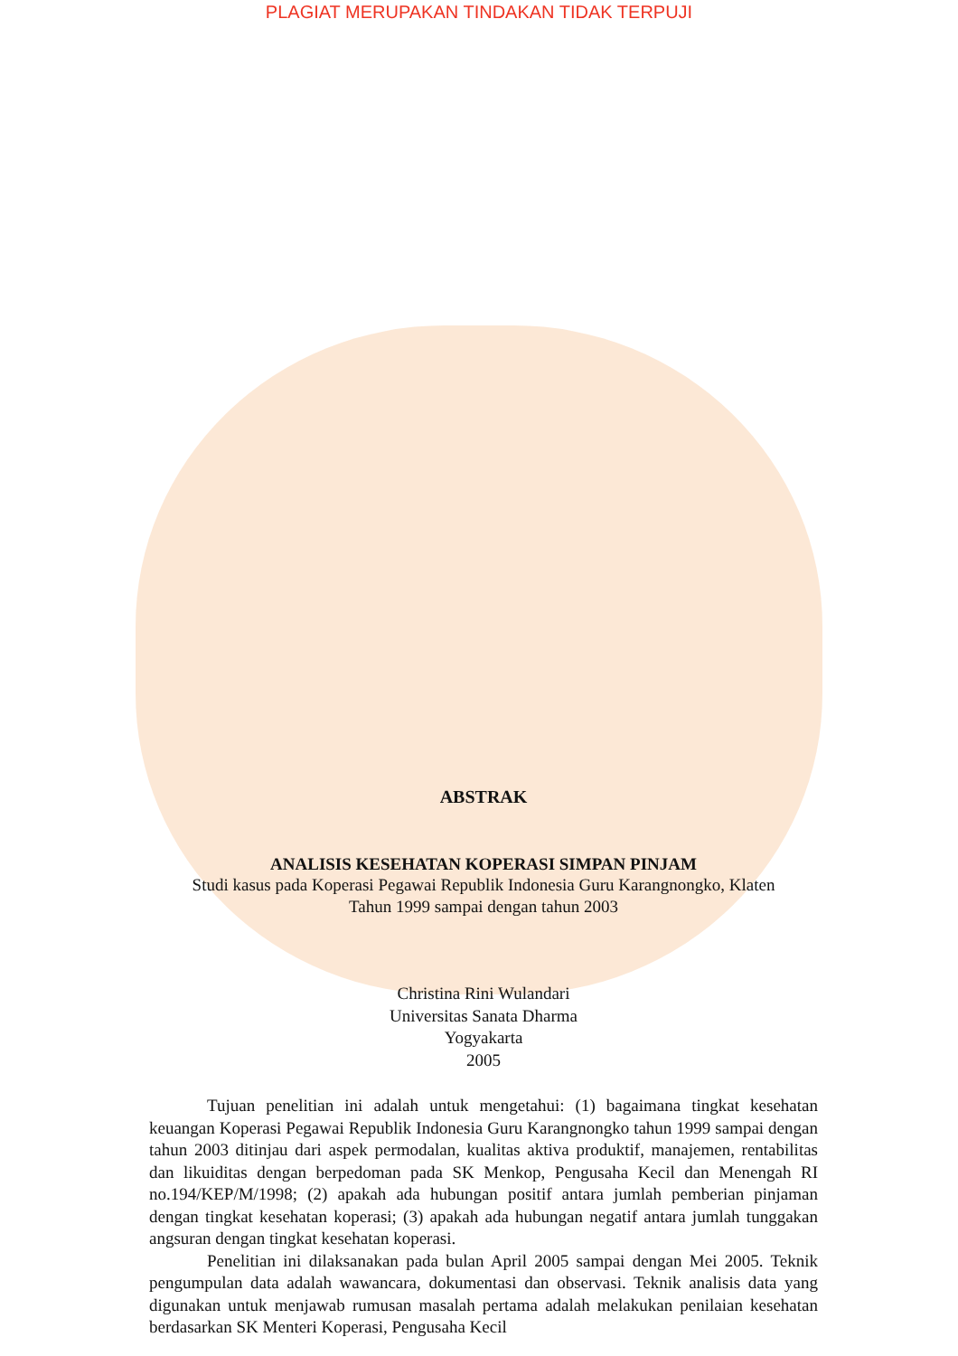PLAGIAT MERUPAKAN TINDAKAN TIDAK TERPUJI
ABSTRAK
ANALISIS KESEHATAN KOPERASI SIMPAN PINJAM
Studi kasus pada Koperasi Pegawai Republik Indonesia Guru Karangnongko, Klaten
Tahun 1999 sampai dengan tahun 2003
Christina Rini Wulandari
Universitas Sanata Dharma
Yogyakarta
2005
Tujuan penelitian ini adalah untuk mengetahui: (1) bagaimana tingkat kesehatan keuangan Koperasi Pegawai Republik Indonesia Guru Karangnongko tahun 1999 sampai dengan tahun 2003 ditinjau dari aspek permodalan, kualitas aktiva produktif, manajemen, rentabilitas dan likuiditas dengan berpedoman pada SK Menkop, Pengusaha Kecil dan Menengah RI no.194/KEP/M/1998; (2) apakah ada hubungan positif antara jumlah pemberian pinjaman dengan tingkat kesehatan koperasi; (3) apakah ada hubungan negatif antara jumlah tunggakan angsuran dengan tingkat kesehatan koperasi.
Penelitian ini dilaksanakan pada bulan April 2005 sampai dengan Mei 2005. Teknik pengumpulan data adalah wawancara, dokumentasi dan observasi. Teknik analisis data yang digunakan untuk menjawab rumusan masalah pertama adalah melakukan penilaian kesehatan berdasarkan SK Menteri Koperasi, Pengusaha Kecil